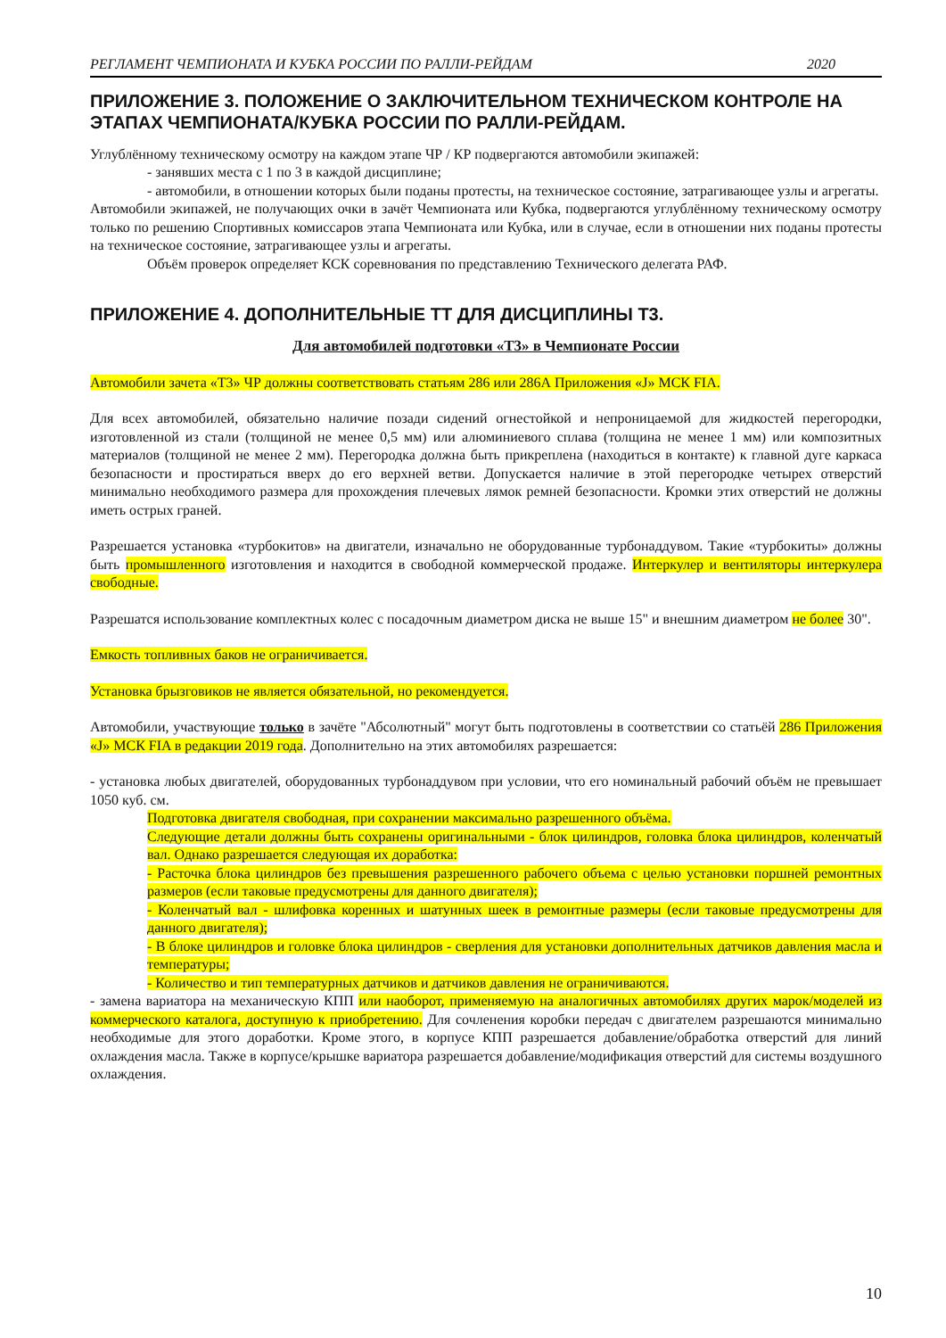РЕГЛАМЕНТ ЧЕМПИОНАТА И КУБКА РОССИИ ПО РАЛЛИ-РЕЙДАМ 2020
ПРИЛОЖЕНИЕ 3. ПОЛОЖЕНИЕ О ЗАКЛЮЧИТЕЛЬНОМ ТЕХНИЧЕСКОМ КОНТРОЛЕ НА ЭТАПАХ ЧЕМПИОНАТА/КУБКА РОССИИ ПО РАЛЛИ-РЕЙДАМ.
Углублённому техническому осмотру на каждом этапе ЧР / КР подвергаются автомобили экипажей:
- занявших места с 1 по 3 в каждой дисциплине;
- автомобили, в отношении которых были поданы протесты, на техническое состояние, затрагивающее узлы и агрегаты.
Автомобили экипажей, не получающих очки в зачёт Чемпионата или Кубка, подвергаются углублённому техническому осмотру только по решению Спортивных комиссаров этапа Чемпионата или Кубка, или в случае, если в отношении них поданы протесты на техническое состояние, затрагивающее узлы и агрегаты.
Объём проверок определяет КСК соревнования по представлению Технического делегата РАФ.
ПРИЛОЖЕНИЕ 4. ДОПОЛНИТЕЛЬНЫЕ ТТ ДЛЯ ДИСЦИПЛИНЫ Т3.
Для автомобилей подготовки «Т3» в Чемпионате России
Автомобили зачета «Т3» ЧР должны соответствовать статьям 286 или 286А Приложения «J» МСК FIA.
Для всех автомобилей, обязательно наличие позади сидений огнестойкой и непроницаемой для жидкостей перегородки, изготовленной из стали (толщиной не менее 0,5 мм) или алюминиевого сплава (толщина не менее 1 мм) или композитных материалов (толщиной не менее 2 мм). Перегородка должна быть прикреплена (находиться в контакте) к главной дуге каркаса безопасности и простираться вверх до его верхней ветви. Допускается наличие в этой перегородке четырех отверстий минимально необходимого размера для прохождения плечевых лямок ремней безопасности. Кромки этих отверстий не должны иметь острых граней.
Разрешается установка «турбокитов» на двигатели, изначально не оборудованные турбонаддувом. Такие «турбокиты» должны быть промышленного изготовления и находится в свободной коммерческой продаже. Интеркулер и вентиляторы интеркулера свободные.
Разрешатся использование комплектных колес с посадочным диаметром диска не выше 15" и внешним диаметром не более 30".
Емкость топливных баков не ограничивается.
Установка брызговиков не является обязательной, но рекомендуется.
Автомобили, участвующие только в зачёте "Абсолютный" могут быть подготовлены в соответствии со статьёй 286 Приложения «J» МСК FIA в редакции 2019 года. Дополнительно на этих автомобилях разрешается:
- установка любых двигателей, оборудованных турбонаддувом при условии, что его номинальный рабочий объём не превышает 1050 куб. см.
Подготовка двигателя свободная, при сохранении максимально разрешенного объёма.
Следующие детали должны быть сохранены оригинальными - блок цилиндров, головка блока цилиндров, коленчатый вал. Однако разрешается следующая их доработка:
- Расточка блока цилиндров без превышения разрешенного рабочего объема с целью установки поршней ремонтных размеров (если таковые предусмотрены для данного двигателя);
- Коленчатый вал - шлифовка коренных и шатунных шеек в ремонтные размеры (если таковые предусмотрены для данного двигателя);
- В блоке цилиндров и головке блока цилиндров - сверления для установки дополнительных датчиков давления масла и температуры;
- Количество и тип температурных датчиков и датчиков давления не ограничиваются.
- замена вариатора на механическую КПП или наоборот, применяемую на аналогичных автомобилях других марок/моделей из коммерческого каталога, доступную к приобретению. Для сочленения коробки передач с двигателем разрешаются минимально необходимые для этого доработки. Кроме этого, в корпусе КПП разрешается добавление/обработка отверстий для линий охлаждения масла. Также в корпусе/крышке вариатора разрешается добавление/модификация отверстий для системы воздушного охлаждения.
10